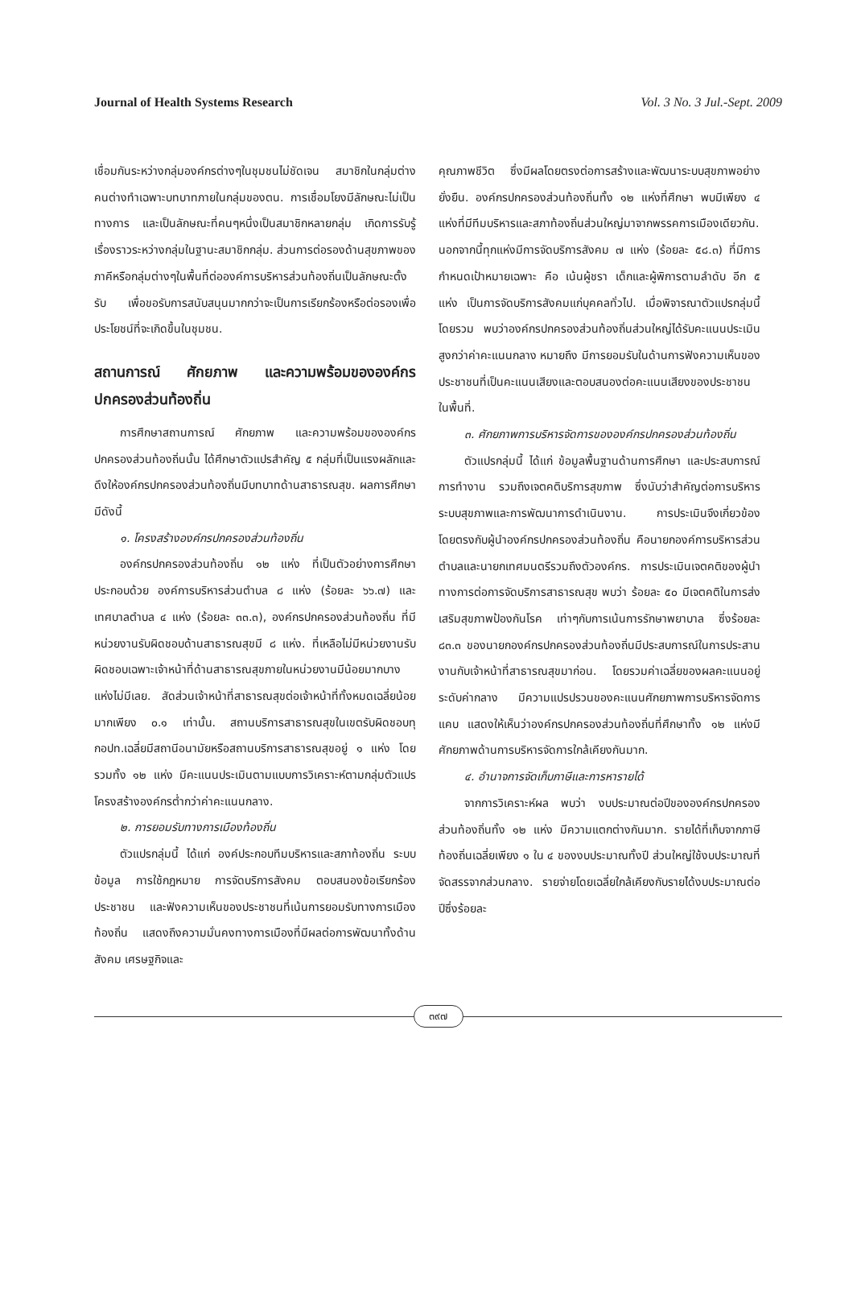Journal of Health Systems Research Vol. 3 No. 3 Jul.-Sept. 2009
เชื่อมกันระหว่างกลุ่มองค์กรต่างๆในชุมชนไม่ชัดเจน สมาชิกในกลุ่มต่างคนต่างทำเฉพาะบทบาทภายในกลุ่มของตน. การเชื่อมโยงมีลักษณะไม่เป็นทางการ และเป็นลักษณะที่คนๆหนึ่งเป็นสมาชิกหลายกลุ่ม เกิดการรับรู้เรื่องราวระหว่างกลุ่มในฐานะสมาชิกกลุ่ม. ส่วนการต่อรองด้านสุขภาพของภาคีหรือกลุ่มต่างๆในพื้นที่ต่อองค์การบริหารส่วนท้องถิ่นเป็นลักษณะตั้งรับ เพื่อขอรับการสนับสนุนมากกว่าจะเป็นการเรียกร้องหรือต่อรองเพื่อประโยชน์ที่จะเกิดขึ้นในชุมชน.
สถานการณ์ ศักยภาพ และความพร้อมขององค์กรปกครองส่วนท้องถิ่น
การศึกษาสถานการณ์ ศักยภาพ และความพร้อมขององค์กรปกครองส่วนท้องถิ่นนั้น ได้ศึกษาตัวแปรสำคัญ ๕ กลุ่มที่เป็นแรงผลักและดึงให้องค์กรปกครองส่วนท้องถิ่นมีบทบาทด้านสาธารณสุข. ผลการศึกษา มีดังนี้
๑. โครงสร้างองค์กรปกครองส่วนท้องถิ่น
องค์กรปกครองส่วนท้องถิ่น ๑๒ แห่ง ที่เป็นตัวอย่างการศึกษา ประกอบด้วย องค์การบริหารส่วนตำบล ๘ แห่ง (ร้อยละ ๖๖.๗) และเทศบาลตำบล ๔ แห่ง (ร้อยละ ๓๓.๓), องค์กรปกครองส่วนท้องถิ่น ที่มีหน่วยงานรับผิดชอบด้านสาธารณสุขมี ๘ แห่ง. ที่เหลือไม่มีหน่วยงานรับผิดชอบเฉพาะเจ้าหน้าที่ด้านสาธารณสุขภายในหน่วยงานมีน้อยมากบางแห่งไม่มีเลย. สัดส่วนเจ้าหน้าที่สาธารณสุขต่อเจ้าหน้าที่ทั้งหมดเฉลี่ยน้อยมากเพียง ๐.๑ เท่านั้น. สถานบริการสาธารณสุขในเขตรับผิดชอบทุกอปท.เฉลี่ยมีสถานีอนามัยหรือสถานบริการสาธารณสุขอยู่ ๑ แห่ง โดยรวมทั้ง ๑๒ แห่ง มีคะแนนประเมินตามแบบการวิเคราะห์ตามกลุ่มตัวแปรโครงสร้างองค์กรต่ำกว่าค่าคะแนนกลาง.
๒. การยอมรับทางการเมืองท้องถิ่น
ตัวแปรกลุ่มนี้ ได้แก่ องค์ประกอบทีมบริหารและสภาท้องถิ่น ระบบข้อมูล การใช้กฎหมาย การจัดบริการสังคม ตอบสนองข้อเรียกร้องประชาชน และฟังความเห็นของประชาชนที่เน้นการยอมรับทางการเมืองท้องถิ่น แสดงถึงความมั่นคงทางการเมืองที่มีผลต่อการพัฒนาทั้งด้านสังคม เศรษฐกิจและ
คุณภาพชีวิต ซึ่งมีผลโดยตรงต่อการสร้างและพัฒนาระบบสุขภาพอย่างยั่งยืน. องค์กรปกครองส่วนท้องถิ่นทั้ง ๑๒ แห่งที่ศึกษา พบมีเพียง ๔ แห่งที่มีทีมบริหารและสภาท้องถิ่นส่วนใหญ่มาจากพรรคการเมืองเดียวกัน. นอกจากนี้ทุกแห่งมีการจัดบริการสังคม ๗ แห่ง (ร้อยละ ๕๘.๓) ที่มีการกำหนดเป้าหมายเฉพาะ คือ เน้นผู้ชรา เด็กและผู้พิการตามลำดับ อีก ๕ แห่ง เป็นการจัดบริการสังคมแก่บุคคลทั่วไป. เมื่อพิจารณาตัวแปรกลุ่มนี้โดยรวม พบว่าองค์กรปกครองส่วนท้องถิ่นส่วนใหญ่ได้รับคะแนนประเมินสูงกว่าค่าคะแนนกลาง หมายถึง มีการยอมรับในด้านการฟังความเห็นของประชาชนที่เป็นคะแนนเสียงและตอบสนองต่อคะแนนเสียงของประชาชนในพื้นที่.
๓. ศักยภาพการบริหารจัดการขององค์กรปกครองส่วนท้องถิ่น
ตัวแปรกลุ่มนี้ ได้แก่ ข้อมูลพื้นฐานด้านการศึกษา และประสบการณ์การทำงาน รวมถึงเจตคติบริการสุขภาพ ซึ่งนับว่าสำคัญต่อการบริหารระบบสุขภาพและการพัฒนาการดำเนินงาน. การประเมินจึงเกี่ยวข้องโดยตรงกับผู้นำองค์กรปกครองส่วนท้องถิ่น คือนายกองค์การบริหารส่วนตำบลและนายกเทศมนตรีรวมถึงตัวองค์กร. การประเมินเจตคติของผู้นำทางการต่อการจัดบริการสาธารณสุข พบว่า ร้อยละ ๕๐ มีเจตคติในการส่งเสริมสุขภาพป้องกันโรค เท่าๆกับการเน้นการรักษาพยาบาล ซึ่งร้อยละ ๘๓.๓ ของนายกองค์กรปกครองส่วนท้องถิ่นมีประสบการณ์ในการประสานงานกับเจ้าหน้าที่สาธารณสุขมาก่อน. โดยรวมค่าเฉลี่ยของผลคะแนนอยู่ระดับค่ากลาง มีความแปรปรวนของคะแนนศักยภาพการบริหารจัดการแคบ แสดงให้เห็นว่าองค์กรปกครองส่วนท้องถิ่นที่ศึกษาทั้ง ๑๒ แห่งมีศักยภาพด้านการบริหารจัดการใกล้เคียงกันมาก.
๔. อำนาจการจัดเก็บภาษีและการหารายได้
จากการวิเคราะห์ผล พบว่า งบประมาณต่อปีขององค์กรปกครองส่วนท้องถิ่นทั้ง ๑๒ แห่ง มีความแตกต่างกันมาก. รายได้ที่เก็บจากภาษีท้องถิ่นเฉลี่ยเพียง ๑ ใน ๔ ของงบประมาณทั้งปี ส่วนใหญ่ใช้งบประมาณที่จัดสรรจากส่วนกลาง. รายจ่ายโดยเฉลี่ยใกล้เคียงกับรายได้งบประมาณต่อปีซึ่งร้อยละ
๓๙๗